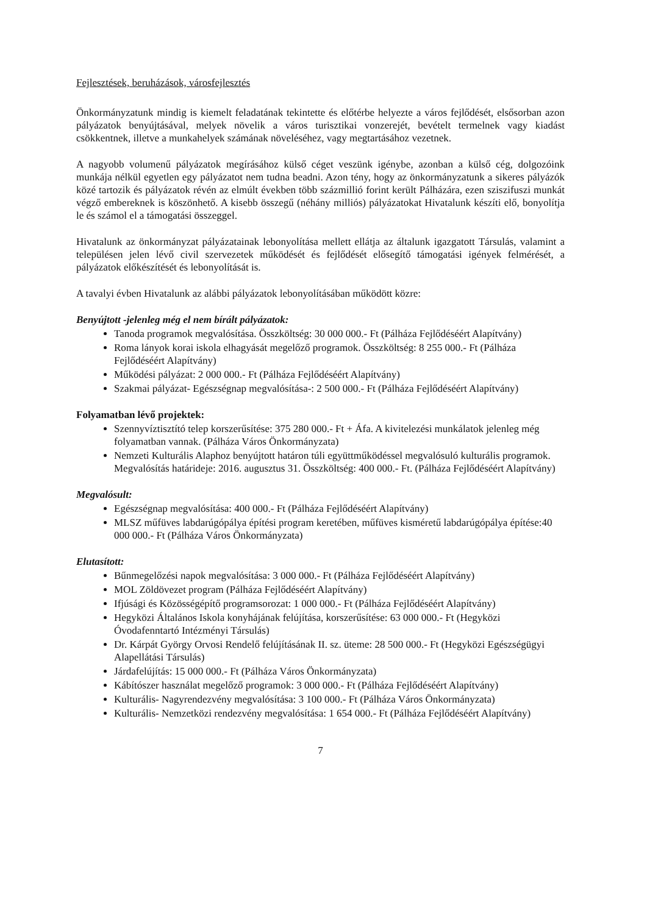Fejlesztések, beruházások, városfejlesztés
Önkormányzatunk mindig is kiemelt feladatának tekintette és előtérbe helyezte a város fejlődését, elsősorban azon pályázatok benyújtásával, melyek növelik a város turisztikai vonzerejét, bevételt termelnek vagy kiadást csökkentnek, illetve a munkahelyek számának növeléséhez, vagy megtartásához vezetnek.
A nagyobb volumenű pályázatok megírásához külső céget veszünk igénybe, azonban a külső cég, dolgozóink munkája nélkül egyetlen egy pályázatot nem tudna beadni. Azon tény, hogy az önkormányzatunk a sikeres pályázók közé tartozik és pályázatok révén az elmúlt években több százmillió forint került Pálházára, ezen sziszifuszi munkát végző embereknek is köszönhető. A kisebb összegű (néhány milliós) pályázatokat Hivatalunk készíti elő, bonyolítja le és számol el a támogatási összeggel.
Hivatalunk az önkormányzat pályázatainak lebonyolítása mellett ellátja az általunk igazgatott Társulás, valamint a településen jelen lévő civil szervezetek működését és fejlődését elősegítő támogatási igények felmérését, a pályázatok előkészítését és lebonyolítását is.
A tavalyi évben Hivatalunk az alábbi pályázatok lebonyolításában működött közre:
Benyújtott -jelenleg még el nem bírált pályázatok:
Tanoda programok megvalósítása. Összköltség: 30 000 000.- Ft (Pálháza Fejlődéséért Alapítvány)
Roma lányok korai iskola elhagyását megelőző programok. Összköltség: 8 255 000.- Ft (Pálháza Fejlődéséért Alapítvány)
Működési pályázat: 2 000 000.- Ft (Pálháza Fejlődéséért Alapítvány)
Szakmai pályázat- Egészségnap megvalósítása-: 2 500 000.- Ft (Pálháza Fejlődéséért Alapítvány)
Folyamatban lévő projektek:
Szennyvíztisztító telep korszerűsítése: 375 280 000.- Ft + Áfa. A kivitelezési munkálatok jelenleg még folyamatban vannak. (Pálháza Város Önkormányzata)
Nemzeti Kulturális Alaphoz benyújtott határon túli együttműködéssel megvalósuló kulturális programok. Megvalósítás határideje: 2016. augusztus 31. Összköltség: 400 000.- Ft. (Pálháza Fejlődéséért Alapítvány)
Megvalósult:
Egészségnap megvalósítása: 400 000.- Ft (Pálháza Fejlődéséért Alapítvány)
MLSZ műfüves labdarúgópálya építési program keretében, műfüves kisméretű labdarúgópálya építése:40 000 000.- Ft (Pálháza Város Önkormányzata)
Elutasított:
Bűnmegelőzési napok megvalósítása: 3 000 000.- Ft (Pálháza Fejlődéséért Alapítvány)
MOL Zöldövezet program (Pálháza Fejlődéséért Alapítvány)
Ifjúsági és Közösségépítő programsorozat: 1 000 000.- Ft (Pálháza Fejlődéséért Alapítvány)
Hegyközi Általános Iskola konyhájának felújítása, korszerűsítése: 63 000 000.- Ft (Hegyközi Óvodafenntartó Intézményi Társulás)
Dr. Kárpát György Orvosi Rendelő felújításának II. sz. üteme: 28 500 000.- Ft (Hegyközi Egészségügyi Alapellátási Társulás)
Járdafelújítás: 15 000 000.- Ft (Pálháza Város Önkormányzata)
Kábítószer használat megelőző programok: 3 000 000.- Ft (Pálháza Fejlődéséért Alapítvány)
Kulturális- Nagyrendezvény megvalósítása: 3 100 000.- Ft (Pálháza Város Önkormányzata)
Kulturális- Nemzetközi rendezvény megvalósítása: 1 654 000.- Ft (Pálháza Fejlődéséért Alapítvány)
7